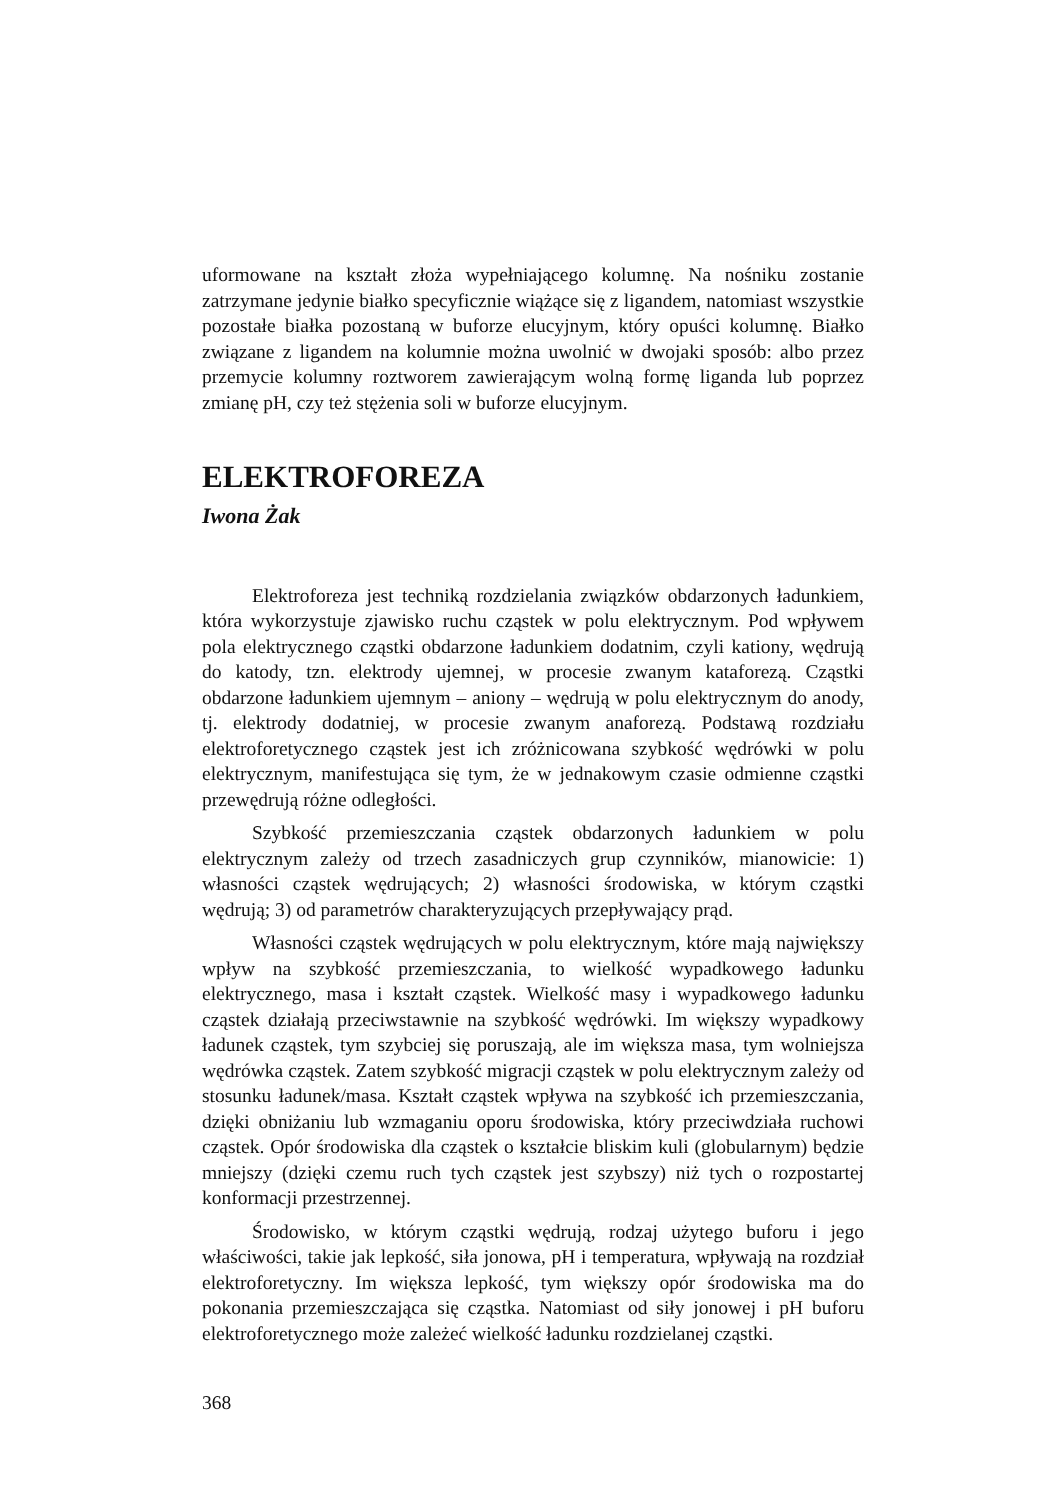uformowane na kształt złoża wypełniającego kolumnę. Na nośniku zostanie zatrzymane jedynie białko specyficznie wiążące się z ligandem, natomiast wszystkie pozostałe białka pozostaną w buforze elucyjnym, który opuści kolumnę. Białko związane z ligandem na kolumnie można uwolnić w dwojaki sposób: albo przez przemycie kolumny roztworem zawierającym wolną formę liganda lub poprzez zmianę pH, czy też stężenia soli w buforze elucyjnym.
ELEKTROFOREZA
Iwona Żak
Elektroforeza jest techniką rozdzielania związków obdarzonych ładunkiem, która wykorzystuje zjawisko ruchu cząstek w polu elektrycznym. Pod wpływem pola elektrycznego cząstki obdarzone ładunkiem dodatnim, czyli kationy, wędrują do katody, tzn. elektrody ujemnej, w procesie zwanym kataforezą. Cząstki obdarzone ładunkiem ujemnym – aniony – wędrują w polu elektrycznym do anody, tj. elektrody dodatniej, w procesie zwanym anaforezą. Podstawą rozdziału elektroforetycznego cząstek jest ich zróżnicowana szybkość wędrówki w polu elektrycznym, manifestująca się tym, że w jednakowym czasie odmienne cząstki przewędrują różne odległości.
Szybkość przemieszczania cząstek obdarzonych ładunkiem w polu elektrycznym zależy od trzech zasadniczych grup czynników, mianowicie: 1) własności cząstek wędrujących; 2) własności środowiska, w którym cząstki wędrują; 3) od parametrów charakteryzujących przepływający prąd.
Własności cząstek wędrujących w polu elektrycznym, które mają największy wpływ na szybkość przemieszczania, to wielkość wypadkowego ładunku elektrycznego, masa i kształt cząstek. Wielkość masy i wypadkowego ładunku cząstek działają przeciwstawnie na szybkość wędrówki. Im większy wypadkowy ładunek cząstek, tym szybciej się poruszają, ale im większa masa, tym wolniejsza wędrówka cząstek. Zatem szybkość migracji cząstek w polu elektrycznym zależy od stosunku ładunek/masa. Kształt cząstek wpływa na szybkość ich przemieszczania, dzięki obniżaniu lub wzmaganiu oporu środowiska, który przeciwdziała ruchowi cząstek. Opór środowiska dla cząstek o kształcie bliskim kuli (globularnym) będzie mniejszy (dzięki czemu ruch tych cząstek jest szybszy) niż tych o rozpostartej konformacji przestrzennej.
Środowisko, w którym cząstki wędrują, rodzaj użytego buforu i jego właściwości, takie jak lepkość, siła jonowa, pH i temperatura, wpływają na rozdział elektroforetyczny. Im większa lepkość, tym większy opór środowiska ma do pokonania przemieszczająca się cząstka. Natomiast od siły jonowej i pH buforu elektroforetycznego może zależeć wielkość ładunku rozdzielanej cząstki.
368